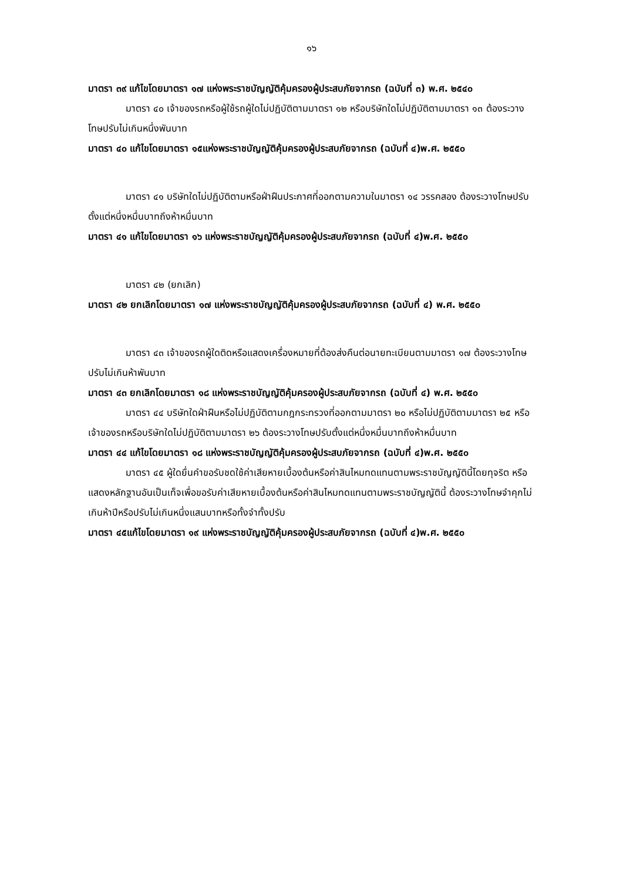๑๖
มาตรา ๓๙ แก้ไขโดยมาตรา ๑๗ แห่งพระราชบัญญัติคุ้มครองผู้ประสบภัยจากรถ (ฉบับที่ ๓) พ.ศ. ๒๕๔๐
มาตรา ๔๐ เจ้าของรถหรือผู้ใช้รถผู้ใดไม่ปฏิบัติตามมาตรา ๑๒ หรือบริษัทใดไม่ปฏิบัติตามมาตรา ๑๓ ต้องระวางโทษปรับไม่เกินหนึ่งพันบาท
มาตรา ๔๐ แก้ไขโดยมาตรา ๑๕แห่งพระราชบัญญัติคุ้มครองผู้ประสบภัยจากรถ (ฉบับที่ ๔)พ.ศ. ๒๕๕๐
มาตรา ๔๑ บริษัทใดไม่ปฏิบัติตามหรือฝ่าฝืนประกาศที่ออกตามความในมาตรา ๑๔ วรรคสอง ต้องระวางโทษปรับตั้งแต่หนึ่งหมื่นบาทถึงห้าหมื่นบาท
มาตรา ๔๑ แก้ไขโดยมาตรา ๑๖ แห่งพระราชบัญญัติคุ้มครองผู้ประสบภัยจากรถ (ฉบับที่ ๔)พ.ศ. ๒๕๕๐
มาตรา ๔๒ (ยกเลิก)
มาตรา ๔๒ ยกเลิกโดยมาตรา ๑๗ แห่งพระราชบัญญัติคุ้มครองผู้ประสบภัยจากรถ (ฉบับที่ ๔) พ.ศ. ๒๕๕๐
มาตรา ๔๓ เจ้าของรถผู้ใดติดหรือแสดงเครื่องหมายที่ต้องส่งคืนต่อนายทะเบียนตามมาตรา ๑๗ ต้องระวางโทษปรับไม่เกินห้าพันบาท
มาตรา ๔๓ ยกเลิกโดยมาตรา ๑๘ แห่งพระราชบัญญัติคุ้มครองผู้ประสบภัยจากรถ (ฉบับที่ ๔) พ.ศ. ๒๕๕๐
มาตรา ๔๔ บริษัทใดฝ่าฝืนหรือไม่ปฏิบัติตามกฎกระทรวงที่ออกตามมาตรา ๒๐ หรือไม่ปฏิบัติตามมาตรา ๒๕ หรือเจ้าของรถหรือบริษัทใดไม่ปฏิบัติตามมาตรา ๒๖ ต้องระวางโทษปรับตั้งแต่หนึ่งหมื่นบาทถึงห้าหมื่นบาท
มาตรา ๔๔ แก้ไขโดยมาตรา ๑๘ แห่งพระราชบัญญัติคุ้มครองผู้ประสบภัยจากรถ (ฉบับที่ ๔)พ.ศ. ๒๕๕๐
มาตรา ๔๕ ผู้ใดยื่นคำขอรับชดใช้ค่าเสียหายเบื้องต้นหรือค่าสินไหมทดแทนตามพระราชบัญญัตินี้โดยทุจริต หรือแสดงหลักฐานอันเป็นเท็จเพื่อขอรับค่าเสียหายเบื้องต้นหรือค่าสินไหมทดแทนตามพระราชบัญญัตินี้ ต้องระวางโทษจำคุกไม่เกินห้าปีหรือปรับไม่เกินหนึ่งแสนบาทหรือทั้งจำทั้งปรับ
มาตรา ๔๕แก้ไขโดยมาตรา ๑๙ แห่งพระราชบัญญัติคุ้มครองผู้ประสบภัยจากรถ (ฉบับที่ ๔)พ.ศ. ๒๕๕๐